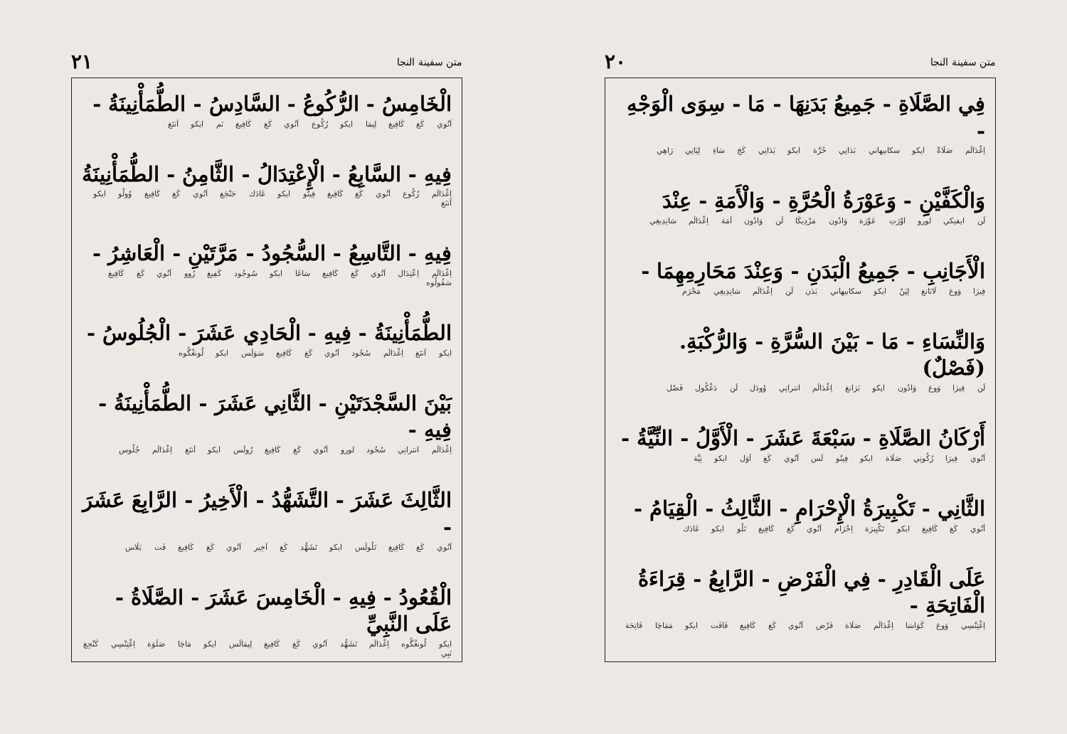متن سفينة النجا ٢٠
فِي الصَّلَاةِ - جَمِيعُ بَدَنِهَا - مَا - سِوَى الْوَجْهِ -
اِغْدَالَم صَلَاةْ ايكو سكابيهاني بَدَانِي حُرَّة ايكو بَدَانِي كَجَ سَاءِ لِيَانِي رَاهِي
وَالْكَفَّيْنِ - وَعَوْرَةُ الْحُرَّةِ - وَالْأَمَةِ - عِنْدَ
لَن ايفيكي لورو اوْرَتِ عَوْرَة وَادُون مَرْدِيكَا لَن وَادُون اَمَة اِغْدَالَم سَانِدِيغِي
الْأَجَانِبِ - جَمِيعُ الْبَدَنِ - وَعِنْدَ مَحَارِمِهِمَا -
فِيرَا وَوغ لَانَانغ لِيَنْ ايكو سكابيهاني بَدَن لَن اِغْدَالَم سَانِدِيغِي مَحْرَم
وَالنِّسَاءِ - مَا - بَيْنَ السُّرَّةِ - وَالرُّكْبَةِ. (فَصْلٌ)
لَن فِيرَا وَوغ وَادُون ايكو بَرَانغ اِغْدَالَم انترانِي وُودَل لَن دَغْكُول فَصْل
أَرْكَانُ الصَّلَاةِ - سَبْعَةَ عَشَرَ - الْأَوَّلُ - النِّيَّةُ -
اَتُوي فِيرَا رُكُونِي صَلَاة ايكو فِيتُو لَس اَتُوي كَغ اَوَل ايكو نِيَّة
الثَّانِي - تَكْبِيرَةُ الْإِحْرَامِ - الثَّالِثُ - الْقِيَامُ -
اَتُوي كَغ كَافِيغ ايكو تَكْبِيرَة اِحْرَام اَتُوي كَغ كَافِيغ تَلُو ايكو غَادَك
عَلَى الْقَادِرِ - فِي الْفَرْضِ - الرَّابِعُ - قِرَاءَةُ الْفَاتِحَةِ -
اِغْتِنْسِي وَوغ كَوَاسَا اِغْدَالَم صَلَاة فَرْض اَتُوي كَغ كَافِيغ فَافَت ايكو مَمَاچَا فَاتِحَة
متن سفينة النجا ٢١
الْخَامِسُ - الرُّكُوعُ - السَّادِسُ - الطُّمَأْنِينَةُ -
اَتُوي كَغ كَافِيغ لِيمَا ايكو رُكُوع اَتُوي كَغ كَافِيغ نَم ايكو اَنتَغ
فِيهِ - السَّابِعُ - الْإِعْتِدَالُ - الثَّامِنُ - الطُّمَأْنِينَةُ
اِغْدَالَم رُكُوع اَتُوي كَغ كَافِيغ فِيتُو ايكو غَادَك جَنْجَغ اَتُوي كَغ كَافِيغ وُولُو ايكو اَنتَغ
فِيهِ - التَّاسِعُ - السُّجُودُ - مَرَّتَيْنِ - الْعَاشِرُ -
اِغْدَالَم اِعْتِدَال اَتُوي كَغ كَافِيغ سَاغَا ايكو سُوجُود كَفِيغ رُوو اَتُوي كَغ كَافِيغ سَفُولُوه
الطُّمَأْنِينَةُ - فِيهِ - الْحَادِي عَشَرَ - الْجُلُوسُ -
ايكو اَنتَغ اِغْدَالَم سُجُود اَتُوي كَغ كَافِيغ سَوَلَس ايكو لُونغْگُوه
بَيْنَ السَّجْدَتَيْنِ - الثَّانِي عَشَرَ - الطُّمَأْنِينَةُ - فِيهِ -
اِغْدَالَم انترانِي سُجُود لورو اَتُوي كَغ كَافِيغ رُولَس ايكو اَنتَغ اِغْدَالَم جُلُوس
الثَّالِثَ عَشَرَ - التَّشَهُّدُ - الْأَخِيرُ - الرَّابِعَ عَشَرَ -
اَتُوي كَغ كَافِيغ تَلُولَس ايكو تَشَهُّد كَغ اَخِير اَتُوي كَغ كَافِيغ فَت بَلَاس
الْقُعُودُ - فِيهِ - الْخَامِسَ عَشَرَ - الصَّلَاةُ - عَلَى النَّبِيِّ
ايكو لُونغْگُوه اِغْدَالَم تَشَهُّد اَتُوي كَغ كَافِيغ لِيمَالَس ايكو مَاچَا صَلَوَة اِغْتِنْسِي كَنْجِغ نَبِي